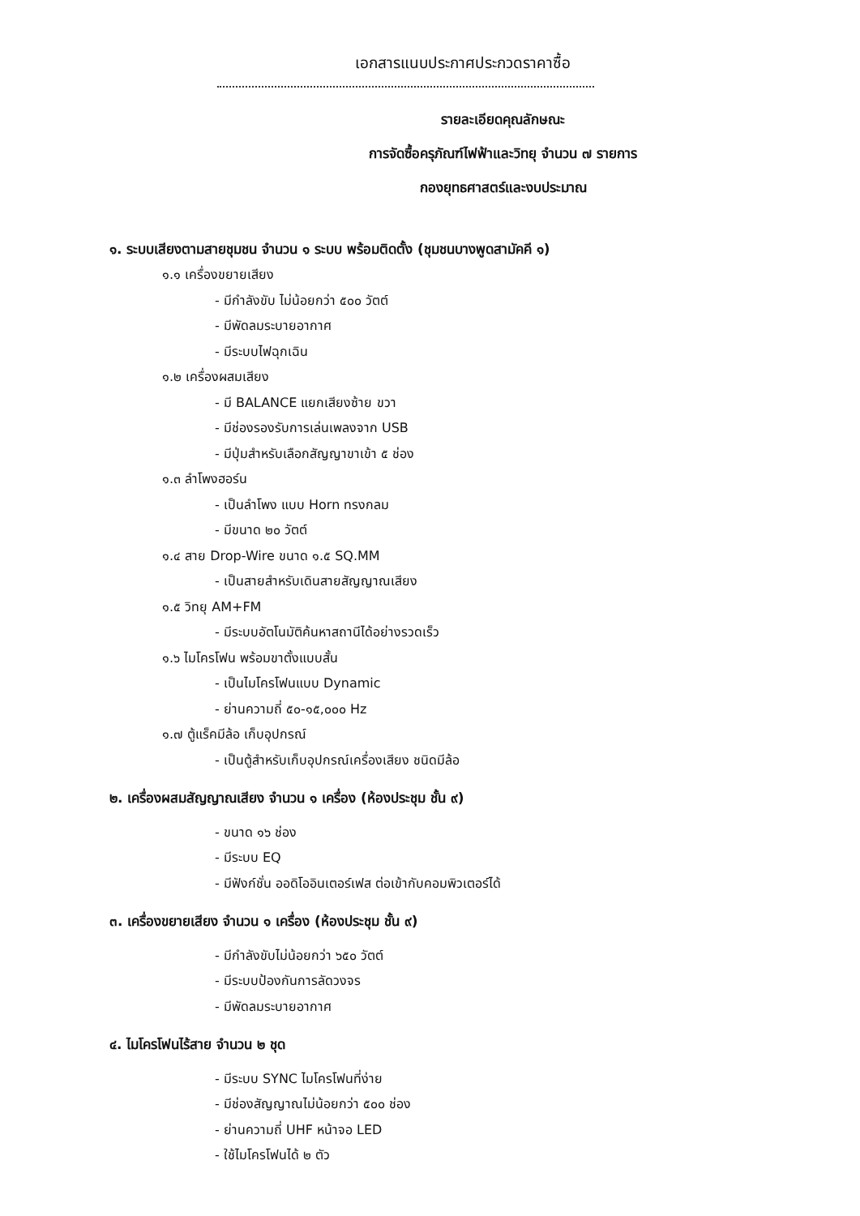เอกสารแนบประกาศประกวดราคาซื้อ
รายละเอียดคุณลักษณะ
การจัดซื้อครุภัณฑ์ไฟฟ้าและวิทยุ จำนวน ๗ รายการ
กองยุทธศาสตร์และงบประมาณ
๑. ระบบเสียงตามสายชุมชน จำนวน ๑ ระบบ พร้อมติดตั้ง (ชุมชนบางพูดสามัคคี ๑)
๑.๑ เครื่องขยายเสียง
- มีกำลังขับ ไม่น้อยกว่า ๕๐๐ วัตต์
- มีพัดลมระบายอากาศ
- มีระบบไฟฉุกเฉิน
๑.๒ เครื่องผสมเสียง
- มี BALANCE แยกเสียงซ้าย ขวา
- มีช่องรองรับการเล่นเพลงจาก USB
- มีปุ่มสำหรับเลือกสัญญาขาเข้า ๕ ช่อง
๑.๓ ลำโพงฮอร์น
- เป็นลำโพง แบบ Horn ทรงกลม
- มีขนาด ๒๐ วัตต์
๑.๔ สาย Drop-Wire ขนาด ๑.๕ SQ.MM
- เป็นสายสำหรับเดินสายสัญญาณเสียง
๑.๕ วิทยุ AM+FM
- มีระบบอัตโนมัติค้นหาสถานีได้อย่างรวดเร็ว
๑.๖ ไมโครโฟน พร้อมขาตั้งแบบสั้น
- เป็นไมโครโฟนแบบ Dynamic
- ย่านความถี่ ๕๐-๑๕,๐๐๐ Hz
๑.๗ ตู้แร็คมีล้อ เก็บอุปกรณ์
- เป็นตู้สำหรับเก็บอุปกรณ์เครื่องเสียง ชนิดมีล้อ
๒. เครื่องผสมสัญญาณเสียง จำนวน ๑ เครื่อง (ห้องประชุม ชั้น ๙)
- ขนาด ๑๖ ช่อง
- มีระบบ EQ
- มีฟังก์ชั่น ออดิโออินเตอร์เฟส ต่อเข้ากับคอมพิวเตอร์ได้
๓. เครื่องขยายเสียง จำนวน ๑ เครื่อง (ห้องประชุม ชั้น ๙)
- มีกำลังขับไม่น้อยกว่า ๖๕๐ วัตต์
- มีระบบป้องกันการลัดวงจร
- มีพัดลมระบายอากาศ
๔. ไมโครโฟนไร้สาย จำนวน ๒ ชุด
- มีระบบ SYNC ไมโครโฟนที่ง่าย
- มีช่องสัญญาณไม่น้อยกว่า ๕๐๐ ช่อง
- ย่านความถี่ UHF หน้าจอ LED
- ใช้ไมโครโฟนได้ ๒ ตัว